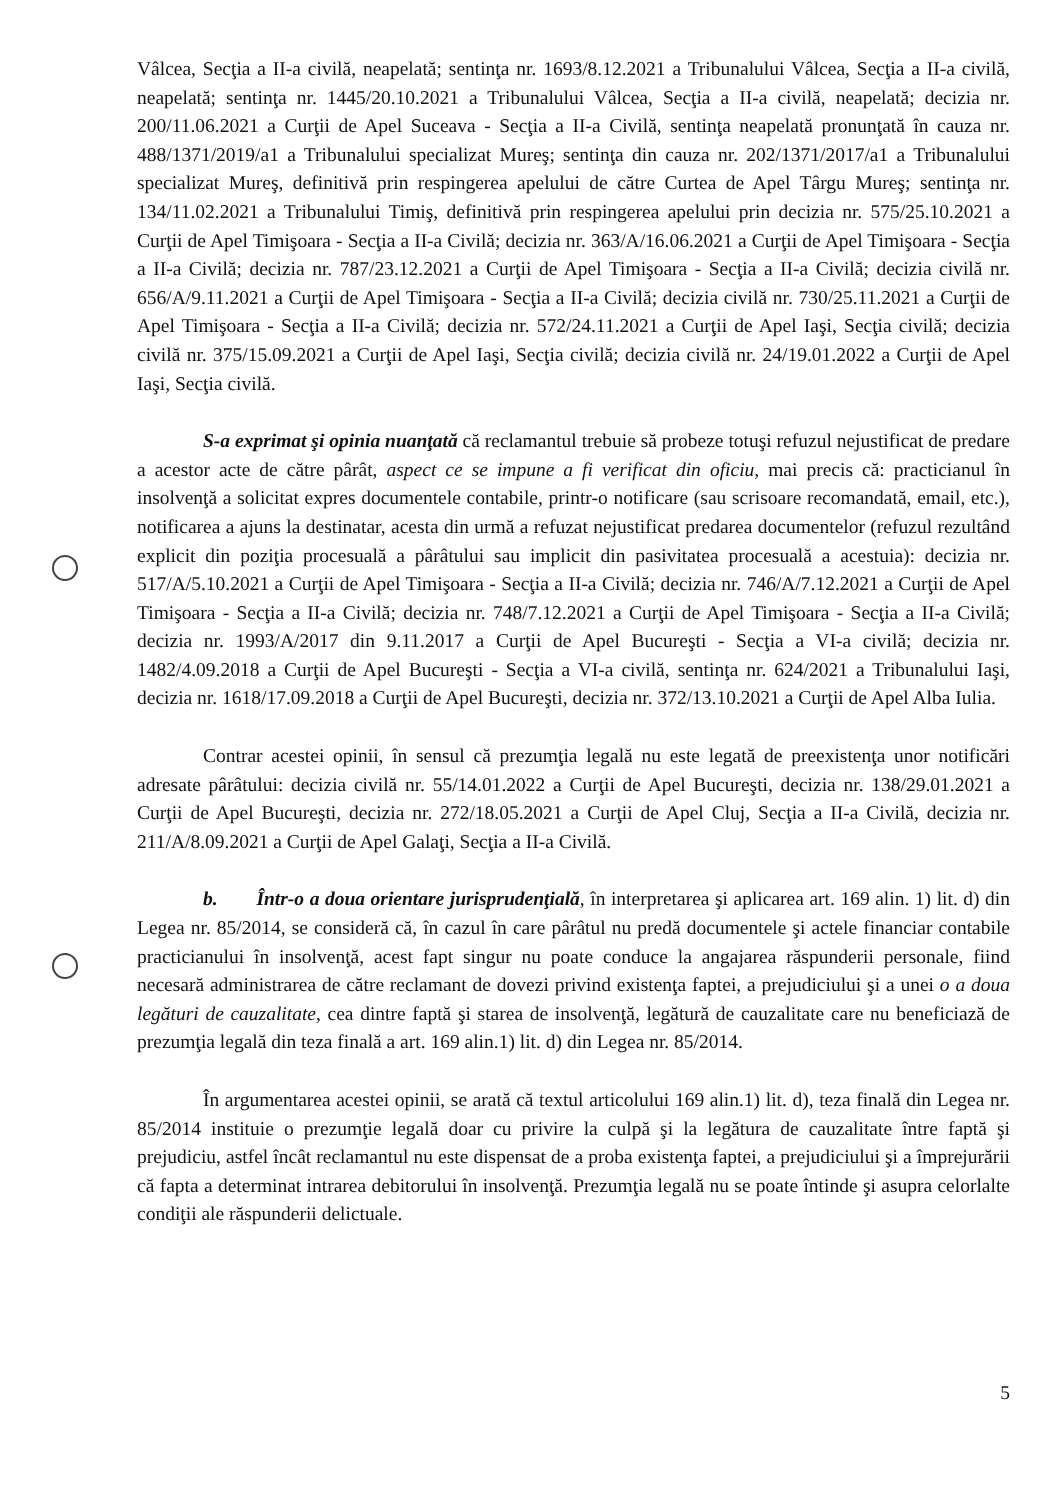Vâlcea, Secţia a II-a civilă, neapelată; sentinţa nr. 1693/8.12.2021 a Tribunalului Vâlcea, Secţia a II-a civilă, neapelată; sentinţa nr. 1445/20.10.2021 a Tribunalului Vâlcea, Secţia a II-a civilă, neapelată; decizia nr. 200/11.06.2021 a Curţii de Apel Suceava - Secţia a II-a Civilă, sentinţa neapelată pronunţată în cauza nr. 488/1371/2019/a1 a Tribunalului specializat Mureş; sentinţa din cauza nr. 202/1371/2017/a1 a Tribunalului specializat Mureş, definitivă prin respingerea apelului de către Curtea de Apel Târgu Mureş; sentinţa nr. 134/11.02.2021 a Tribunalului Timiş, definitivă prin respingerea apelului prin decizia nr. 575/25.10.2021 a Curţii de Apel Timişoara - Secţia a II-a Civilă; decizia nr. 363/A/16.06.2021 a Curţii de Apel Timişoara - Secţia a II-a Civilă; decizia nr. 787/23.12.2021 a Curţii de Apel Timişoara - Secţia a II-a Civilă; decizia civilă nr. 656/A/9.11.2021 a Curţii de Apel Timişoara - Secţia a II-a Civilă; decizia civilă nr. 730/25.11.2021 a Curţii de Apel Timişoara - Secţia a II-a Civilă; decizia nr. 572/24.11.2021 a Curţii de Apel Iaşi, Secţia civilă; decizia civilă nr. 375/15.09.2021 a Curţii de Apel Iaşi, Secţia civilă; decizia civilă nr. 24/19.01.2022 a Curţii de Apel Iaşi, Secţia civilă.
S-a exprimat şi opinia nuanţată că reclamantul trebuie să probeze totuşi refuzul nejustificat de predare a acestor acte de către pârât, aspect ce se impune a fi verificat din oficiu, mai precis că: practicianul în insolvenţă a solicitat expres documentele contabile, printr-o notificare (sau scrisoare recomandată, email, etc.), notificarea a ajuns la destinatar, acesta din urmă a refuzat nejustificat predarea documentelor (refuzul rezultând explicit din poziţia procesuală a pârâtului sau implicit din pasivitatea procesuală a acestuia): decizia nr. 517/A/5.10.2021 a Curţii de Apel Timişoara - Secţia a II-a Civilă; decizia nr. 746/A/7.12.2021 a Curţii de Apel Timişoara - Secţia a II-a Civilă; decizia nr. 748/7.12.2021 a Curţii de Apel Timişoara - Secţia a II-a Civilă; decizia nr. 1993/A/2017 din 9.11.2017 a Curţii de Apel Bucureşti - Secţia a VI-a civilă; decizia nr. 1482/4.09.2018 a Curţii de Apel Bucureşti - Secţia a VI-a civilă, sentinţa nr. 624/2021 a Tribunalului Iaşi, decizia nr. 1618/17.09.2018 a Curţii de Apel Bucureşti, decizia nr. 372/13.10.2021 a Curţii de Apel Alba Iulia.
Contrar acestei opinii, în sensul că prezumţia legală nu este legată de preexistenţa unor notificări adresate pârâtului: decizia civilă nr. 55/14.01.2022 a Curţii de Apel Bucureşti, decizia nr. 138/29.01.2021 a Curţii de Apel Bucureşti, decizia nr. 272/18.05.2021 a Curţii de Apel Cluj, Secţia a II-a Civilă, decizia nr. 211/A/8.09.2021 a Curţii de Apel Galaţi, Secţia a II-a Civilă.
b. Într-o a doua orientare jurisprudenţială, în interpretarea şi aplicarea art. 169 alin. 1) lit. d) din Legea nr. 85/2014, se consideră că, în cazul în care pârâtul nu predă documentele şi actele financiar contabile practicianului în insolvenţă, acest fapt singur nu poate conduce la angajarea răspunderii personale, fiind necesară administrarea de către reclamant de dovezi privind existenţa faptei, a prejudiciului şi a unei o a doua legături de cauzalitate, cea dintre faptă şi starea de insolvenţă, legătură de cauzalitate care nu beneficiază de prezumţia legală din teza finală a art. 169 alin.1) lit. d) din Legea nr. 85/2014.
În argumentarea acestei opinii, se arată că textul articolului 169 alin.1) lit. d), teza finală din Legea nr. 85/2014 instituie o prezumţie legală doar cu privire la culpă şi la legătura de cauzalitate între faptă şi prejudiciu, astfel încât reclamantul nu este dispensat de a proba existenţa faptei, a prejudiciului şi a împrejurării că fapta a determinat intrarea debitorului în insolvenţă. Prezumţia legală nu se poate întinde şi asupra celorlalte condiţii ale răspunderii delictuale.
5